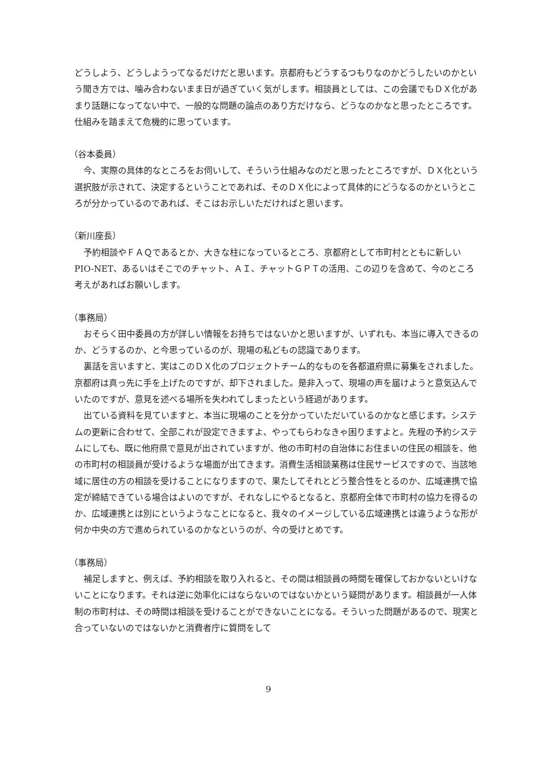どうしよう、どうしようってなるだけだと思います。京都府もどうするつもりなのかどうしたいのかという聞き方では、噛み合わないまま日が過ぎていく気がします。相談員としては、この会議でもＤＸ化があまり話題になってない中で、一般的な問題の論点のあり方だけなら、どうなのかなと思ったところです。仕組みを踏まえて危機的に思っています。
（谷本委員）
今、実際の具体的なところをお伺いして、そういう仕組みなのだと思ったところですが、ＤＸ化という選択肢が示されて、決定するということであれば、そのＤＸ化によって具体的にどうなるのかというところが分かっているのであれば、そこはお示しいただければと思います。
（新川座長）
予約相談やＦＡＱであるとか、大きな柱になっているところ、京都府として市町村とともに新しいPIO-NET、あるいはそこでのチャット、ＡＩ、チャットＧＰＴの活用、この辺りを含めて、今のところ考えがあればお願いします。
（事務局）
おそらく田中委員の方が詳しい情報をお持ちではないかと思いますが、いずれも、本当に導入できるのか、どうするのか、と今思っているのが、現場の私どもの認識であります。
裏話を言いますと、実はこのＤＸ化のプロジェクトチーム的なものを各都道府県に募集をされました。京都府は真っ先に手を上げたのですが、却下されました。是非入って、現場の声を届けようと意気込んでいたのですが、意見を述べる場所を失われてしまったという経過があります。
出ている資料を見ていますと、本当に現場のことを分かっていただいているのかなと感じます。システムの更新に合わせて、全部これが設定できますよ、やってもらわなきゃ困りますよと。先程の予約システムにしても、既に他府県で意見が出されていますが、他の市町村の自治体にお住まいの住民の相談を、他の市町村の相談員が受けるような場面が出てきます。消費生活相談業務は住民サービスですので、当該地域に居住の方の相談を受けることになりますので、果たしてそれとどう整合性をとるのか、広域連携で協定が締結できている場合はよいのですが、それなしにやるとなると、京都府全体で市町村の協力を得るのか、広域連携とは別にというようなことになると、我々のイメージしている広域連携とは違うような形が何か中央の方で進められているのかなというのが、今の受けとめです。
（事務局）
補足しますと、例えば、予約相談を取り入れると、その間は相談員の時間を確保しておかないといけないことになります。それは逆に効率化にはならないのではないかという疑問があります。相談員が一人体制の市町村は、その時間は相談を受けることができないことになる。そういった問題があるので、現実と合っていないのではないかと消費者庁に質問をして
9